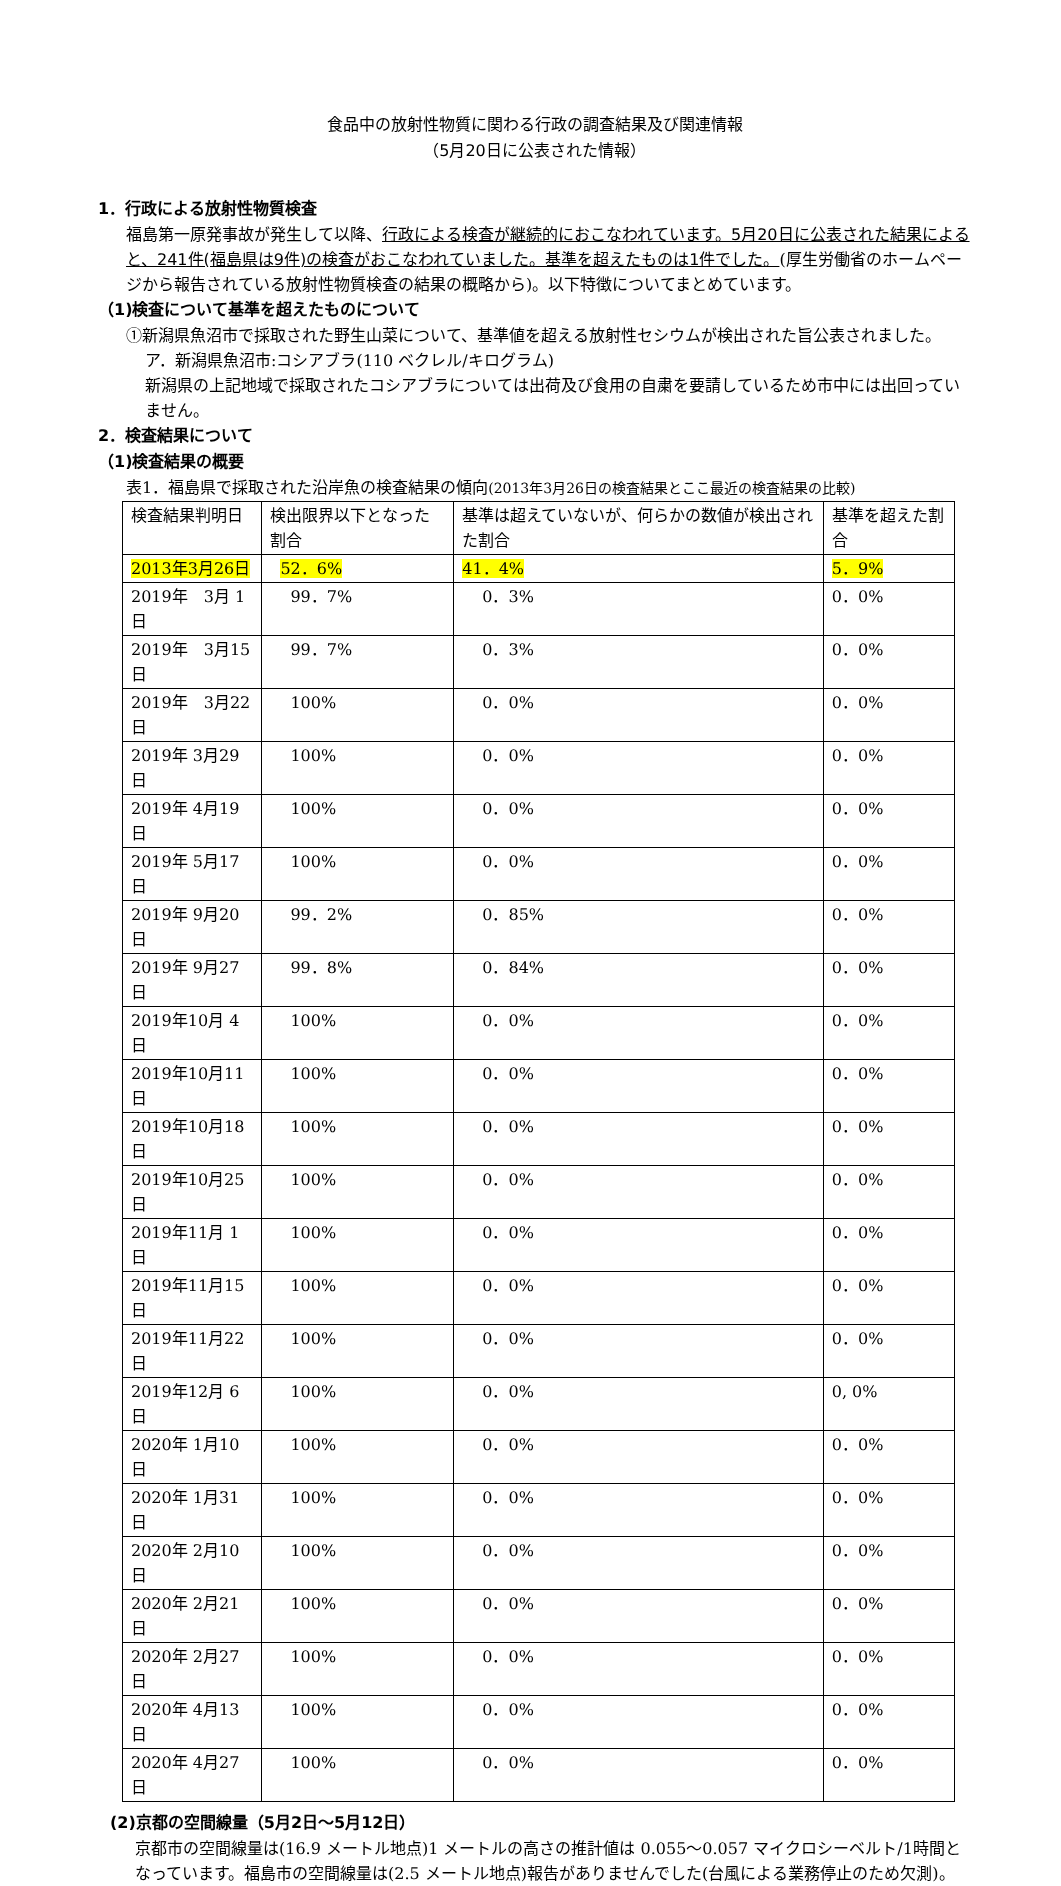食品中の放射性物質に関わる行政の調査結果及び関連情報
（5月20日に公表された情報）
1．行政による放射性物質検査
福島第一原発事故が発生して以降、行政による検査が継続的におこなわれています。5月20日に公表された結果によると、241件(福島県は9件)の検査がおこなわれていました。基準を超えたものは1件でした。(厚生労働省のホームページから報告されている放射性物質検査の結果の概略から)。以下特徴についてまとめています。
（1)検査について基準を超えたものについて
①新潟県魚沼市で採取された野生山菜について、基準値を超える放射性セシウムが検出された旨公表されました。
ア．新潟県魚沼市:コシアブラ(110 ベクレル/キログラム)
新潟県の上記地域で採取されたコシアブラについては出荷及び食用の自粛を要請しているため市中には出回っていません。
2．検査結果について
（1)検査結果の概要
表1．福島県で採取された沿岸魚の検査結果の傾向(2013年3月26日の検査結果とここ最近の検査結果の比較)
| 検査結果判明日 | 検出限界以下となった割合 | 基準は超えていないが、何らかの数値が検出された割合 | 基準を超えた割合 |
| --- | --- | --- | --- |
| 2013年3月26日 | 52．6% | 41．4% | 5．9% |
| 2019年 3月 1日 | 99．7% | 0．3% | 0．0% |
| 2019年 3月15日 | 99．7% | 0．3% | 0．0% |
| 2019年 3月22日 | 100% | 0．0% | 0．0% |
| 2019年 3月29日 | 100% | 0．0% | 0．0% |
| 2019年 4月19日 | 100% | 0．0% | 0．0% |
| 2019年 5月17日 | 100% | 0．0% | 0．0% |
| 2019年 9月20日 | 99．2% | 0．85% | 0．0% |
| 2019年 9月27日 | 99．8% | 0．84% | 0．0% |
| 2019年10月 4日 | 100% | 0．0% | 0．0% |
| 2019年10月11日 | 100% | 0．0% | 0．0% |
| 2019年10月18日 | 100% | 0．0% | 0．0% |
| 2019年10月25日 | 100% | 0．0% | 0．0% |
| 2019年11月 1日 | 100% | 0．0% | 0．0% |
| 2019年11月15日 | 100% | 0．0% | 0．0% |
| 2019年11月22日 | 100% | 0．0% | 0．0% |
| 2019年12月 6日 | 100% | 0．0% | 0, 0% |
| 2020年 1月10日 | 100% | 0．0% | 0．0% |
| 2020年 1月31日 | 100% | 0．0% | 0．0% |
| 2020年 2月10日 | 100% | 0．0% | 0．0% |
| 2020年 2月21日 | 100% | 0．0% | 0．0% |
| 2020年 2月27日 | 100% | 0．0% | 0．0% |
| 2020年 4月13日 | 100% | 0．0% | 0．0% |
| 2020年 4月27日 | 100% | 0．0% | 0．0% |
(2)京都の空間線量（5月2日～5月12日）
京都市の空間線量は(16.9 メートル地点)1 メートルの高さの推計値は 0.055～0.057 マイクロシーベルト/1時間となっています。福島市の空間線量は(2.5 メートル地点)報告がありませんでした(台風による業務停止のため欠測)。